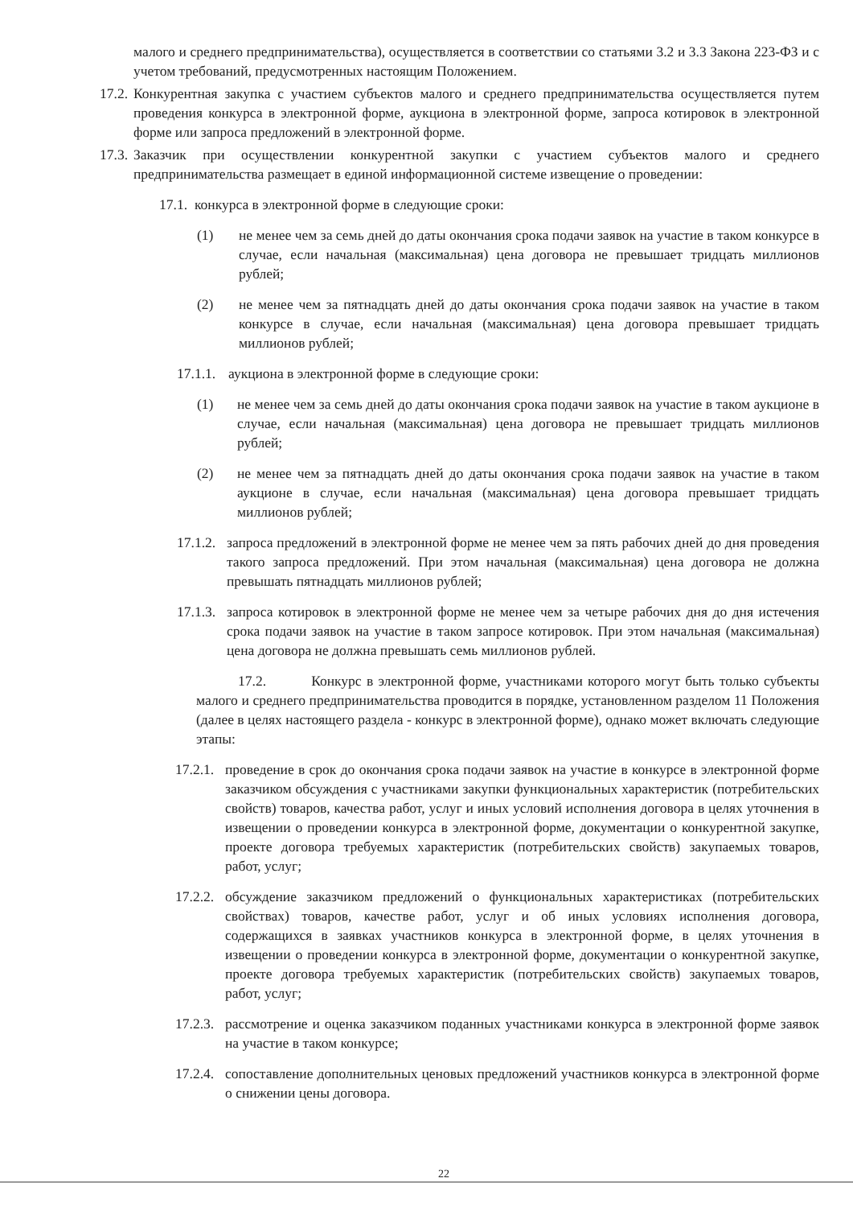малого и среднего предпринимательства), осуществляется в соответствии со статьями 3.2 и 3.3 Закона 223-ФЗ и с учетом требований, предусмотренных настоящим Положением.
17.2. Конкурентная закупка с участием субъектов малого и среднего предпринимательства осуществляется путем проведения конкурса в электронной форме, аукциона в электронной форме, запроса котировок в электронной форме или запроса предложений в электронной форме.
17.3. Заказчик при осуществлении конкурентной закупки с участием субъектов малого и среднего предпринимательства размещает в единой информационной системе извещение о проведении:
17.1. конкурса в электронной форме в следующие сроки:
(1) не менее чем за семь дней до даты окончания срока подачи заявок на участие в таком конкурсе в случае, если начальная (максимальная) цена договора не превышает тридцать миллионов рублей;
(2) не менее чем за пятнадцать дней до даты окончания срока подачи заявок на участие в таком конкурсе в случае, если начальная (максимальная) цена договора превышает тридцать миллионов рублей;
17.1.1. аукциона в электронной форме в следующие сроки:
(1) не менее чем за семь дней до даты окончания срока подачи заявок на участие в таком аукционе в случае, если начальная (максимальная) цена договора не превышает тридцать миллионов рублей;
(2) не менее чем за пятнадцать дней до даты окончания срока подачи заявок на участие в таком аукционе в случае, если начальная (максимальная) цена договора превышает тридцать миллионов рублей;
17.1.2. запроса предложений в электронной форме не менее чем за пять рабочих дней до дня проведения такого запроса предложений. При этом начальная (максимальная) цена договора не должна превышать пятнадцать миллионов рублей;
17.1.3. запроса котировок в электронной форме не менее чем за четыре рабочих дня до дня истечения срока подачи заявок на участие в таком запросе котировок. При этом начальная (максимальная) цена договора не должна превышать семь миллионов рублей.
17.2. Конкурс в электронной форме, участниками которого могут быть только субъекты малого и среднего предпринимательства проводится в порядке, установленном разделом 11 Положения (далее в целях настоящего раздела - конкурс в электронной форме), однако может включать следующие этапы:
17.2.1. проведение в срок до окончания срока подачи заявок на участие в конкурсе в электронной форме заказчиком обсуждения с участниками закупки функциональных характеристик (потребительских свойств) товаров, качества работ, услуг и иных условий исполнения договора в целях уточнения в извещении о проведении конкурса в электронной форме, документации о конкурентной закупке, проекте договора требуемых характеристик (потребительских свойств) закупаемых товаров, работ, услуг;
17.2.2. обсуждение заказчиком предложений о функциональных характеристиках (потребительских свойствах) товаров, качестве работ, услуг и об иных условиях исполнения договора, содержащихся в заявках участников конкурса в электронной форме, в целях уточнения в извещении о проведении конкурса в электронной форме, документации о конкурентной закупке, проекте договора требуемых характеристик (потребительских свойств) закупаемых товаров, работ, услуг;
17.2.3. рассмотрение и оценка заказчиком поданных участниками конкурса в электронной форме заявок на участие в таком конкурсе;
17.2.4. сопоставление дополнительных ценовых предложений участников конкурса в электронной форме о снижении цены договора.
22